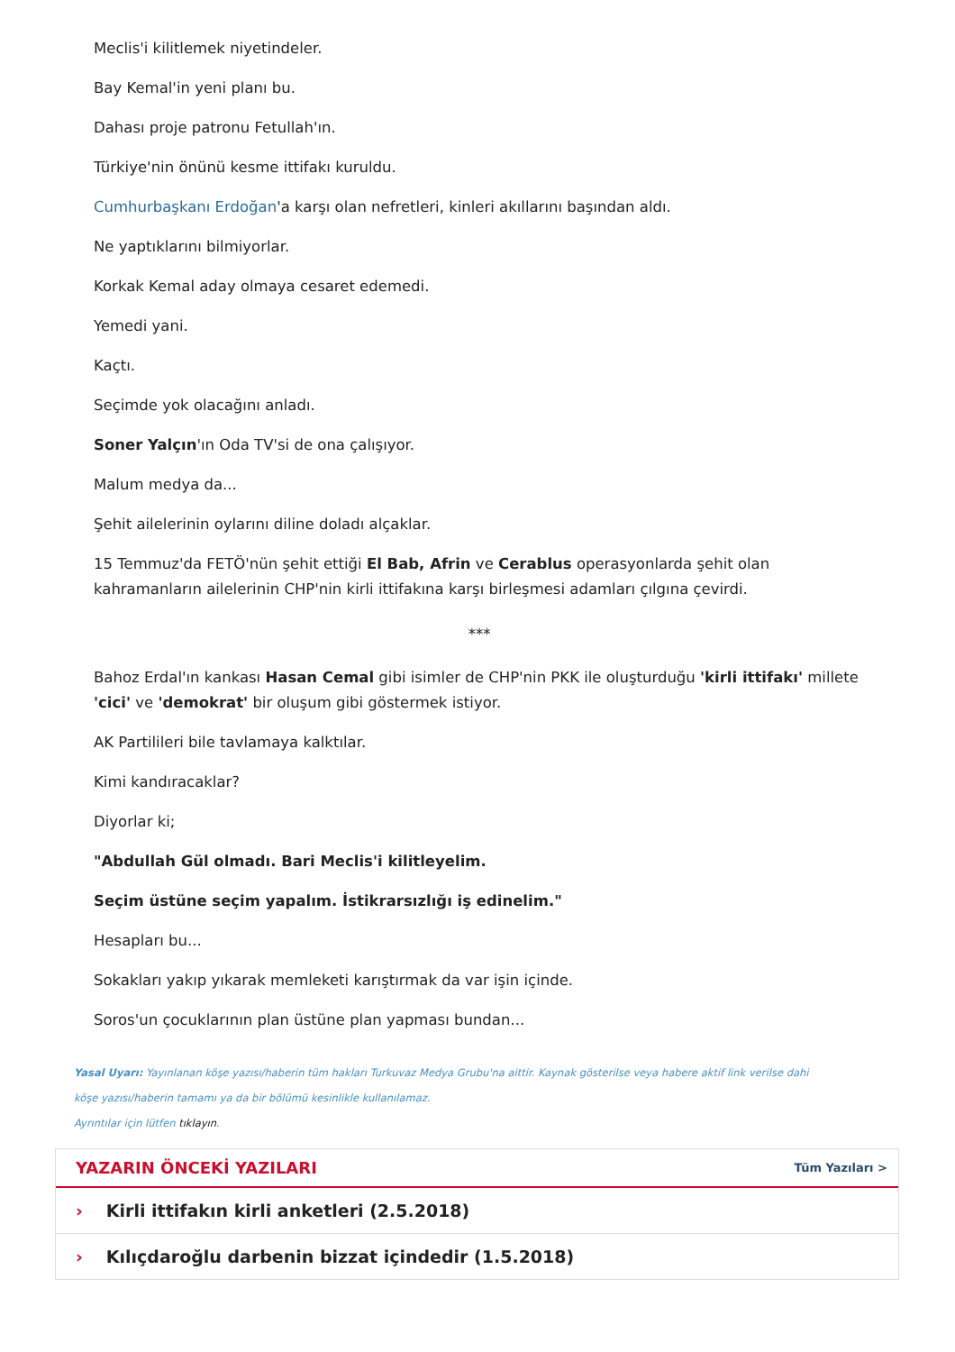Meclis'i kilitlemek niyetindeler.
Bay Kemal'in yeni planı bu.
Dahası proje patronu Fetullah'ın.
Türkiye'nin önünü kesme ittifakı kuruldu.
Cumhurbaşkanı Erdoğan'a karşı olan nefretleri, kinleri akıllarını başından aldı.
Ne yaptıklarını bilmiyorlar.
Korkak Kemal aday olmaya cesaret edemedi.
Yemedi yani.
Kaçtı.
Seçimde yok olacağını anladı.
Soner Yalçın'ın Oda TV'si de ona çalışıyor.
Malum medya da...
Şehit ailelerinin oylarını diline doladı alçaklar.
15 Temmuz'da FETÖ'nün şehit ettiği El Bab, Afrin ve Cerablus operasyonlarda şehit olan kahramanların ailelerinin CHP'nin kirli ittifakına karşı birleşmesi adamları çılgına çevirdi.
***
Bahoz Erdal'ın kankası Hasan Cemal gibi isimler de CHP'nin PKK ile oluşturduğu 'kirli ittifakı' millete 'cici' ve 'demokrat' bir oluşum gibi göstermek istiyor.
AK Partilileri bile tavlamaya kalktılar.
Kimi kandıracaklar?
Diyorlar ki;
"Abdullah Gül olmadı. Bari Meclis'i kilitleyelim.
Seçim üstüne seçim yapalım. İstikrarsızlığı iş edinelim."
Hesapları bu...
Sokakları yakıp yıkarak memleketi karıştırmak da var işin içinde.
Soros'un çocuklarının plan üstüne plan yapması bundan...
Yasal Uyarı: Yayınlanan köşe yazısı/haberin tüm hakları Turkuvaz Medya Grubu'na aittir. Kaynak gösterilse veya habere aktif link verilse dahi köşe yazısı/haberin tamamı ya da bir bölümü kesinlikle kullanılamaz.
Ayrıntılar için lütfen tıklayın.
YAZARIN ÖNCEKİ YAZILARI
Tüm Yazıları >
› Kirli ittifakın kirli anketleri (2.5.2018)
› Kılıçdaroğlu darbenin bizzat içindedir (1.5.2018)